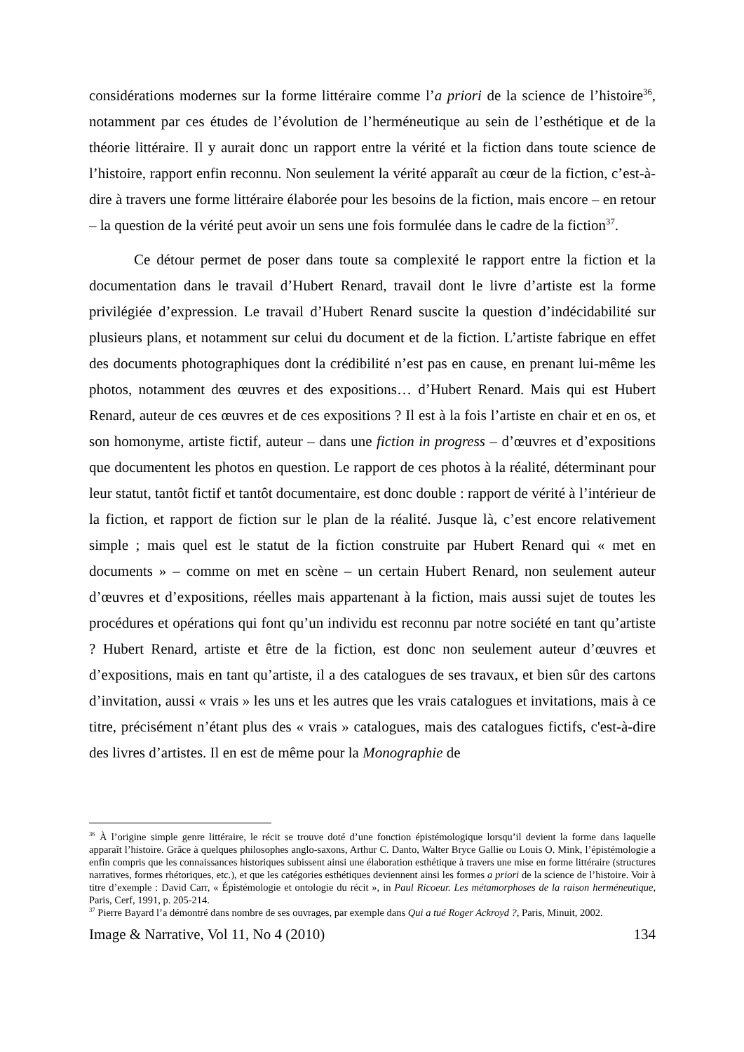considérations modernes sur la forme littéraire comme l’a priori de la science de l’histoire<sup>36</sup>, notamment par ces études de l’évolution de l’herméneutique au sein de l’esthétique et de la théorie littéraire. Il y aurait donc un rapport entre la vérité et la fiction dans toute science de l’histoire, rapport enfin reconnu. Non seulement la vérité apparaît au cœur de la fiction, c’est-à-dire à travers une forme littéraire élaborée pour les besoins de la fiction, mais encore – en retour – la question de la vérité peut avoir un sens une fois formulée dans le cadre de la fiction<sup>37</sup>.
Ce détour permet de poser dans toute sa complexité le rapport entre la fiction et la documentation dans le travail d’Hubert Renard, travail dont le livre d’artiste est la forme privilégiée d’expression. Le travail d’Hubert Renard suscite la question d’indécidabilité sur plusieurs plans, et notamment sur celui du document et de la fiction. L’artiste fabrique en effet des documents photographiques dont la crédibilité n’est pas en cause, en prenant lui-même les photos, notamment des œuvres et des expositions… d’Hubert Renard. Mais qui est Hubert Renard, auteur de ces œuvres et de ces expositions ? Il est à la fois l’artiste en chair et en os, et son homonyme, artiste fictif, auteur – dans une fiction in progress – d’œuvres et d’expositions que documentent les photos en question. Le rapport de ces photos à la réalité, déterminant pour leur statut, tantôt fictif et tantôt documentaire, est donc double : rapport de vérité à l’intérieur de la fiction, et rapport de fiction sur le plan de la réalité. Jusque là, c’est encore relativement simple ; mais quel est le statut de la fiction construite par Hubert Renard qui « met en documents » – comme on met en scène – un certain Hubert Renard, non seulement auteur d’œuvres et d’expositions, réelles mais appartenant à la fiction, mais aussi sujet de toutes les procédures et opérations qui font qu’un individu est reconnu par notre société en tant qu’artiste ? Hubert Renard, artiste et être de la fiction, est donc non seulement auteur d’œuvres et d’expositions, mais en tant qu’artiste, il a des catalogues de ses travaux, et bien sûr des cartons d’invitation, aussi « vrais » les uns et les autres que les vrais catalogues et invitations, mais à ce titre, précisément n’étant plus des « vrais » catalogues, mais des catalogues fictifs, c'est-à-dire des livres d’artistes. Il en est de même pour la Monographie de
<sup>36</sup> À l’origine simple genre littéraire, le récit se trouve doté d’une fonction épistémologique lorsqu’il devient la forme dans laquelle apparaît l’histoire. Grâce à quelques philosophes anglo-saxons, Arthur C. Danto, Walter Bryce Gallie ou Louis O. Mink, l’épistémologie a enfin compris que les connaissances historiques subissent ainsi une élaboration esthétique à travers une mise en forme littéraire (structures narratives, formes rhétoriques, etc.), et que les catégories esthétiques deviennent ainsi les formes a priori de la science de l’histoire. Voir à titre d’exemple : David Carr, « Épistémologie et ontologie du récit », in Paul Ricoeur. Les métamorphoses de la raison herméneutique, Paris, Cerf, 1991, p. 205-214.
<sup>37</sup> Pierre Bayard l’a démontré dans nombre de ses ouvrages, par exemple dans Qui a tué Roger Ackroyd ?, Paris, Minuit, 2002.
Image & Narrative, Vol 11, No 4 (2010) 134